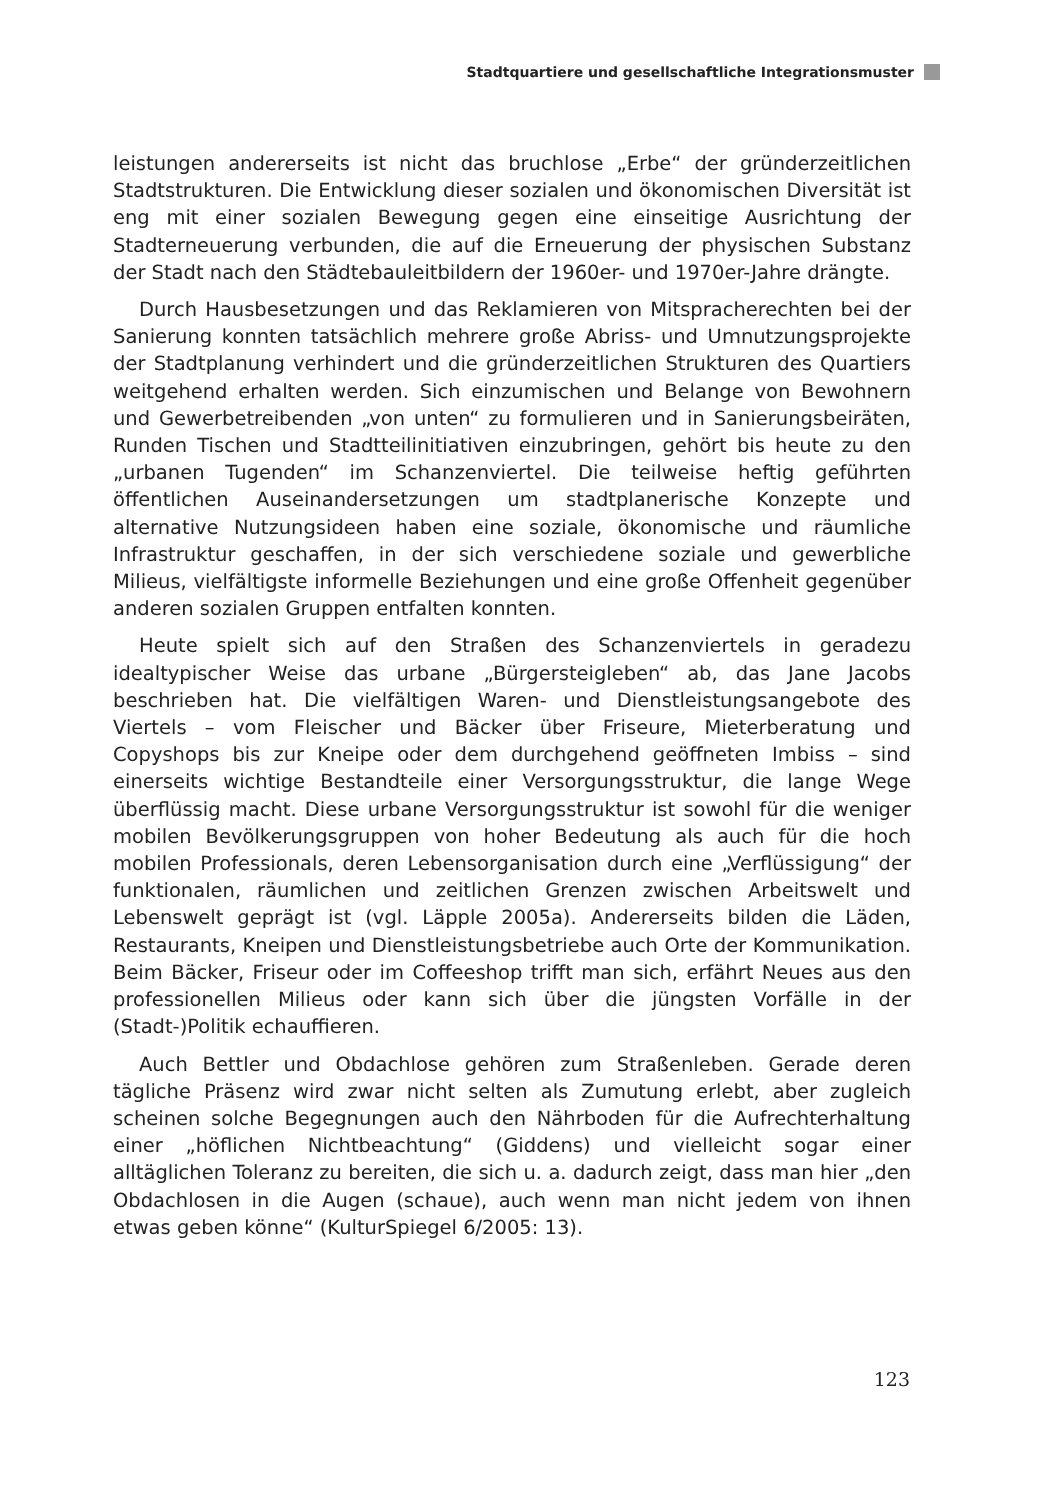Stadtquartiere und gesellschaftliche Integrationsmuster
leistungen andererseits ist nicht das bruchlose „Erbe“ der gründerzeitlichen Stadtstrukturen. Die Entwicklung dieser sozialen und ökonomischen Diversität ist eng mit einer sozialen Bewegung gegen eine einseitige Ausrichtung der Stadterneuerung verbunden, die auf die Erneuerung der physischen Substanz der Stadt nach den Städtebauleitbildern der 1960er- und 1970er-Jahre drängte.
Durch Hausbesetzungen und das Reklamieren von Mitspracherechten bei der Sanierung konnten tatsächlich mehrere große Abriss- und Umnutzungsprojekte der Stadtplanung verhindert und die gründerzeitlichen Strukturen des Quartiers weitgehend erhalten werden. Sich einzumischen und Belange von Bewohnern und Gewerbetreibenden „von unten“ zu formulieren und in Sanierungsbeiräten, Runden Tischen und Stadtteilinitiativen einzubringen, gehört bis heute zu den „urbanen Tugenden“ im Schanzenviertel. Die teilweise heftig geführten öffentlichen Auseinandersetzungen um stadtplanerische Konzepte und alternative Nutzungsideen haben eine soziale, ökonomische und räumliche Infrastruktur geschaffen, in der sich verschiedene soziale und gewerbliche Milieus, vielfältigste informelle Beziehungen und eine große Offenheit gegenüber anderen sozialen Gruppen entfalten konnten.
Heute spielt sich auf den Straßen des Schanzenviertels in geradezu idealtypischer Weise das urbane „Bürgersteigleben“ ab, das Jane Jacobs beschrieben hat. Die vielfältigen Waren- und Dienstleistungsangebote des Viertels – vom Fleischer und Bäcker über Friseure, Mieterberatung und Copyshops bis zur Kneipe oder dem durchgehend geöffneten Imbiss – sind einerseits wichtige Bestandteile einer Versorgungsstruktur, die lange Wege überflüssig macht. Diese urbane Versorgungsstruktur ist sowohl für die weniger mobilen Bevölkerungsgruppen von hoher Bedeutung als auch für die hoch mobilen Professionals, deren Lebensorganisation durch eine „Verflüssigung“ der funktionalen, räumlichen und zeitlichen Grenzen zwischen Arbeitswelt und Lebenswelt geprägt ist (vgl. Läpple 2005a). Andererseits bilden die Läden, Restaurants, Kneipen und Dienstleistungsbetriebe auch Orte der Kommunikation. Beim Bäcker, Friseur oder im Coffeeshop trifft man sich, erfährt Neues aus den professionellen Milieus oder kann sich über die jüngsten Vorfälle in der (Stadt-)Politik echauffieren.
Auch Bettler und Obdachlose gehören zum Straßenleben. Gerade deren tägliche Präsenz wird zwar nicht selten als Zumutung erlebt, aber zugleich scheinen solche Begegnungen auch den Nährboden für die Aufrechterhaltung einer „höflichen Nichtbeachtung“ (Giddens) und vielleicht sogar einer alltäglichen Toleranz zu bereiten, die sich u. a. dadurch zeigt, dass man hier „den Obdachlosen in die Augen (schaue), auch wenn man nicht jedem von ihnen etwas geben könne“ (KulturSpiegel 6/2005: 13).
123